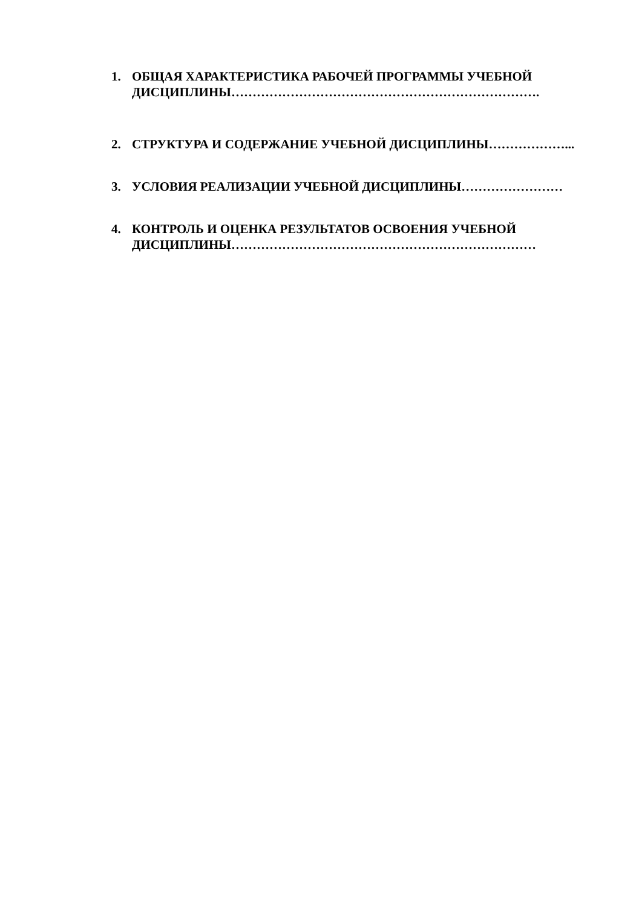1. ОБЩАЯ ХАРАКТЕРИСТИКА РАБОЧЕЙ ПРОГРАММЫ УЧЕБНОЙ ДИСЦИПЛИНЫ……………………………………………………………….
2. СТРУКТУРА И СОДЕРЖАНИЕ УЧЕБНОЙ ДИСЦИПЛИНЫ………………...
3. УСЛОВИЯ РЕАЛИЗАЦИИ УЧЕБНОЙ ДИСЦИПЛИНЫ……………………
4. КОНТРОЛЬ И ОЦЕНКА РЕЗУЛЬТАТОВ ОСВОЕНИЯ УЧЕБНОЙ ДИСЦИПЛИНЫ………………………………………………………………